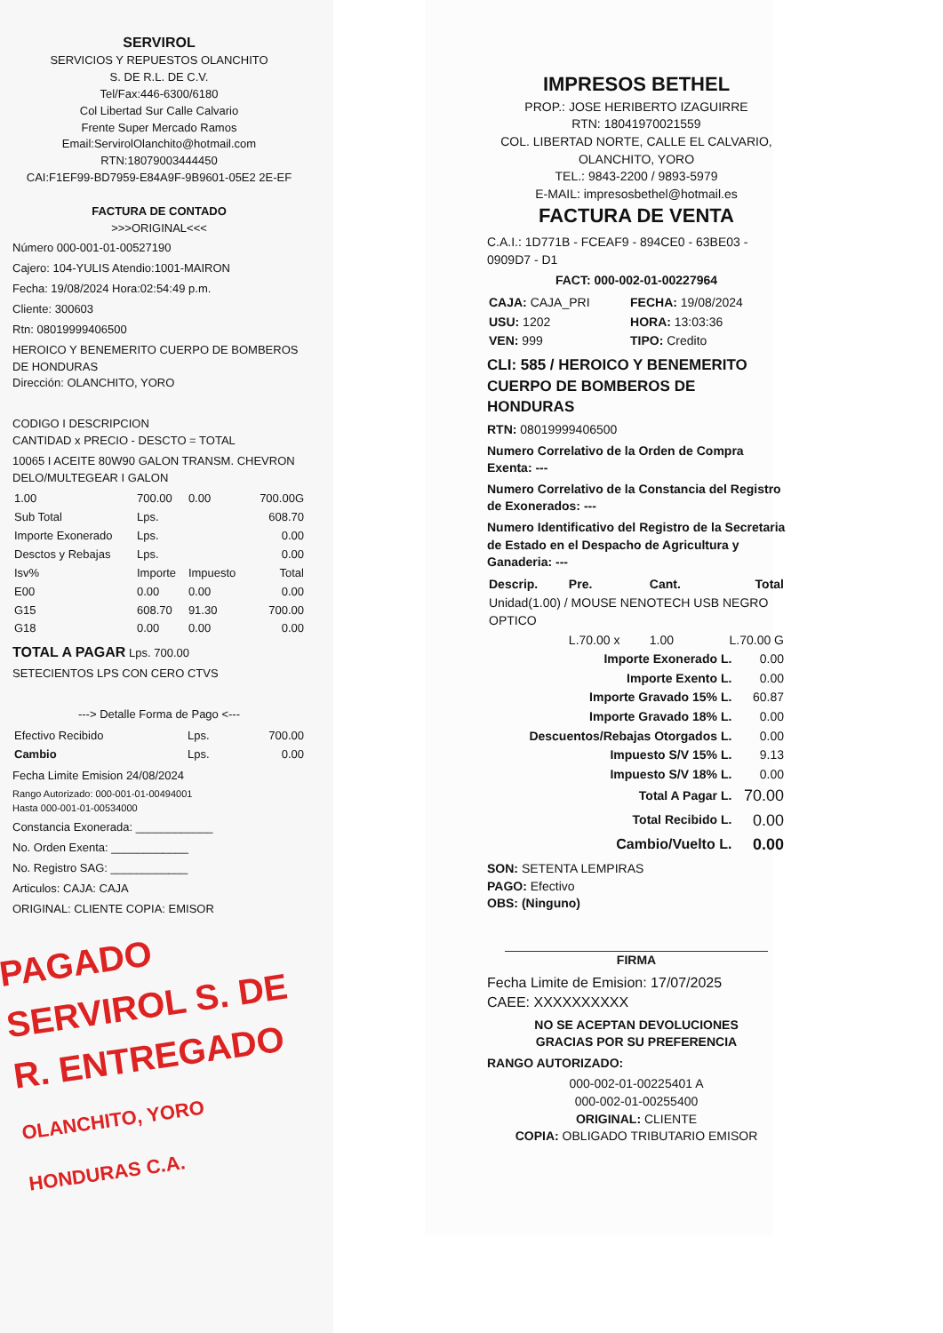SERVIROL
SERVICIOS Y REPUESTOS OLANCHITO
S. DE R.L. DE C.V.
Tel/Fax:446-6300/6180
Col Libertad Sur Calle Calvario
Frente Super Mercado Ramos
Email:ServirolOlanchito@hotmail.com
RTN:18079003444450
CAI:F1EF99-BD7959-E84A9F-9B9601-05E2 2E-EF
FACTURA DE CONTADO
>>>ORIGINAL<<<
Número 000-001-01-00527190
Cajero: 104-YULIS Atendio:1001-MAIRON
Fecha: 19/08/2024 Hora:02:54:49 p.m.
Cliente: 300603
Rtn: 08019999406500
HEROICO Y BENEMERITO CUERPO DE BOMBEROS DE HONDURAS
Dirección: OLANCHITO, YORO
CODIGO I DESCRIPCION
CANTIDAD x PRECIO - DESCTO = TOTAL
10065 I ACEITE 80W90 GALON TRANSM. CHEVRON DELO/MULTEGEAR I GALON
| 1.00 | 700.00 | 0.00 | 700.00G |
| Sub Total | Lps. | | 608.70 |
| Importe Exonerado | Lps. | | 0.00 |
| Desctos y Rebajas | Lps. | | 0.00 |
| Isv% | Importe | Impuesto | Total |
| E00 | 0.00 | 0.00 | 0.00 |
| G15 | 608.70 | 91.30 | 700.00 |
| G18 | 0.00 | 0.00 | 0.00 |
TOTAL A PAGAR Lps. 700.00
SETECIENTOS LPS CON CERO CTVS
---> Detalle Forma de Pago <---
| Efectivo Recibido | Lps. | 700.00 |
| Cambio | Lps. | 0.00 |
Fecha Limite Emision 24/08/2024
Rango Autorizado: 000-001-01-00494001
Hasta 000-001-01-00534000
Constancia Exonerada: ____________
No. Orden Exenta: ____________
No. Registro SAG: ____________
Articulos: CAJA: CAJA
ORIGINAL: CLIENTE COPIA: EMISOR
PAGADO SERVIROL S. DE R. ENTREGADO
OLANCHITO, YORO HONDURAS C.A.
IMPRESOS BETHEL
PROP.: JOSE HERIBERTO IZAGUIRRE
RTN: 18041970021559
COL. LIBERTAD NORTE, CALLE EL CALVARIO, OLANCHITO, YORO
TEL.: 9843-2200 / 9893-5979
E-MAIL: impresosbethel@hotmail.es
FACTURA DE VENTA
C.A.I.: 1D771B - FCEAF9 - 894CE0 - 63BE03 - 0909D7 - D1
FACT: 000-002-01-00227964
| CAJA: CAJA_PRI | FECHA: 19/08/2024 |
| USU: 1202 | HORA: 13:03:36 |
| VEN: 999 | TIPO: Credito |
CLI: 585 / HEROICO Y BENEMERITO CUERPO DE BOMBEROS DE HONDURAS
RTN: 08019999406500
Numero Correlativo de la Orden de Compra Exenta: ---
Numero Correlativo de la Constancia del Registro de Exonerados: ---
Numero Identificativo del Registro de la Secretaria de Estado en el Despacho de Agricultura y Ganaderia: ---
| Descrip. | Pre. | Cant. | Total |
| --- | --- | --- | --- |
| Unidad(1.00) / MOUSE NENOTECH USB NEGRO OPTICO | | | |
| | L.70.00 x | 1.00 | L.70.00 G |
| Importe Exonerado L. | 0.00 |
| Importe Exento L. | 0.00 |
| Importe Gravado 15% L. | 60.87 |
| Importe Gravado 18% L. | 0.00 |
| Descuentos/Rebajas Otorgados L. | 0.00 |
| Impuesto S/V 15% L. | 9.13 |
| Impuesto S/V 18% L. | 0.00 |
| Total A Pagar L. | 70.00 |
| Total Recibido L. | 0.00 |
| Cambio/Vuelto L. | 0.00 |
SON: SETENTA LEMPIRAS
PAGO: Efectivo
OBS: (Ninguno)
FIRMA
Fecha Limite de Emision: 17/07/2025
CAEE: XXXXXXXXXX
NO SE ACEPTAN DEVOLUCIONES
GRACIAS POR SU PREFERENCIA
RANGO AUTORIZADO:
000-002-01-00225401 A
000-002-01-00255400
ORIGINAL: CLIENTE
COPIA: OBLIGADO TRIBUTARIO EMISOR